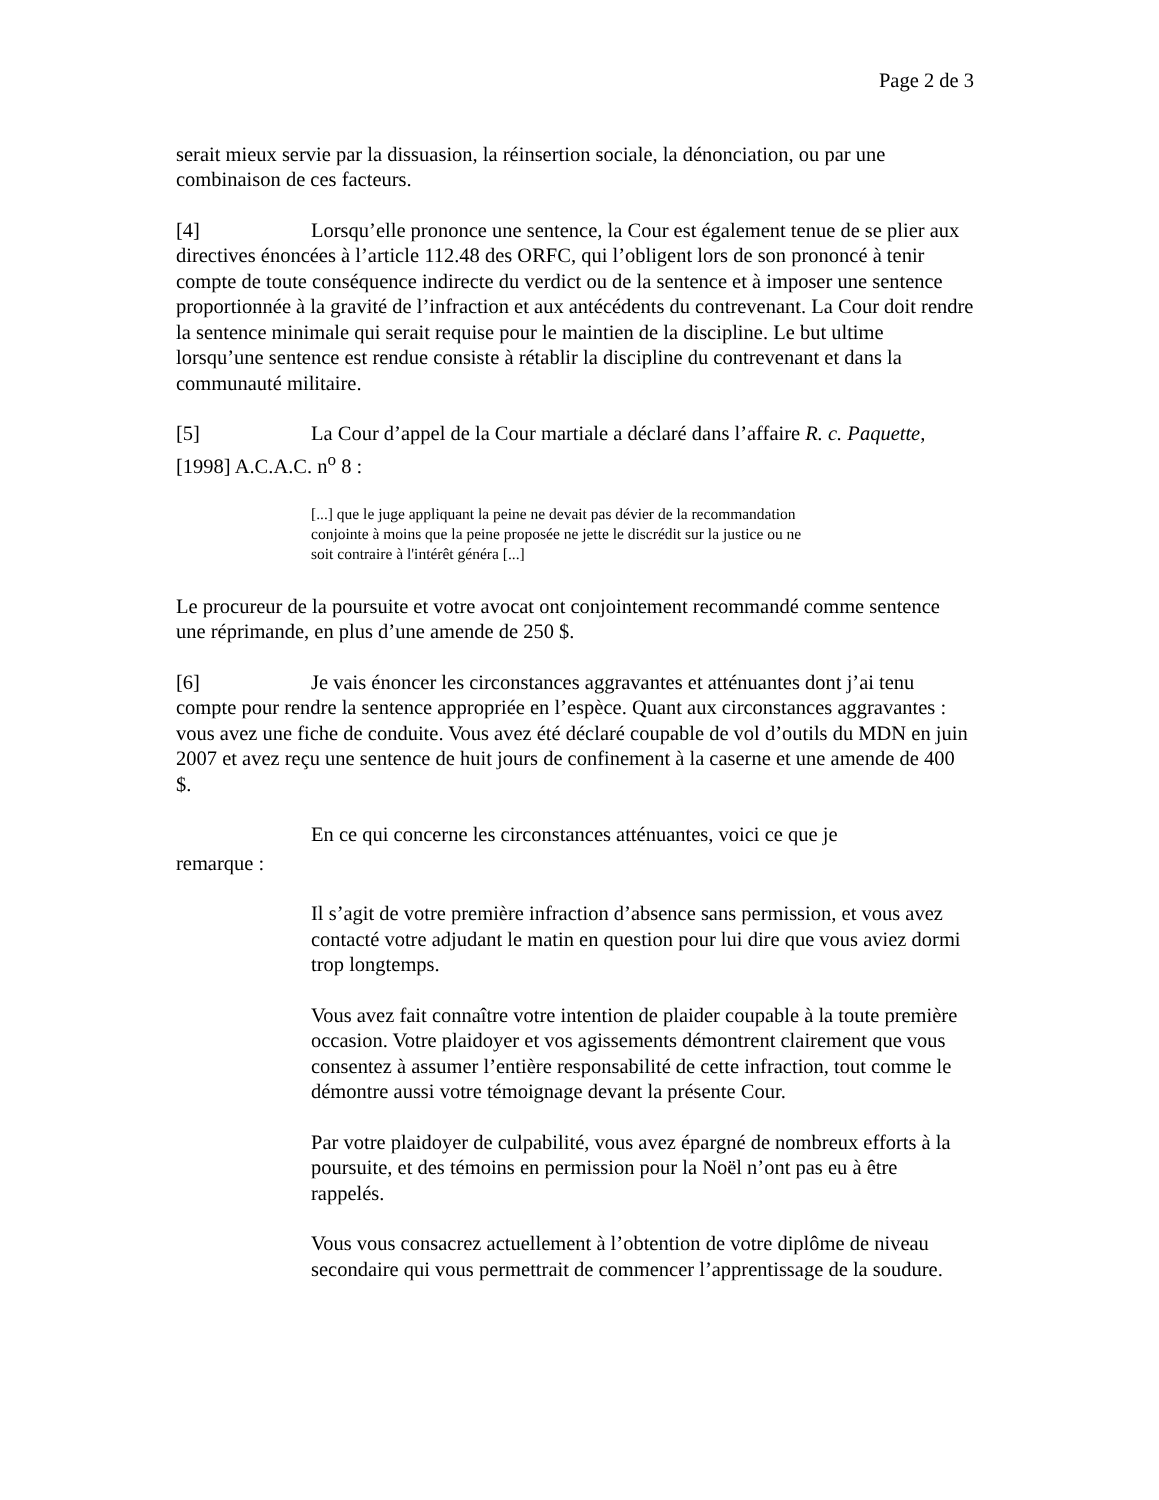Page 2 de 3
serait mieux servie par la dissuasion, la réinsertion sociale, la dénonciation, ou par une combinaison de ces facteurs.
[4] Lorsqu’elle prononce une sentence, la Cour est également tenue de se plier aux directives énoncées à l’article 112.48 des ORFC, qui l’obligent lors de son prononcé à tenir compte de toute conséquence indirecte du verdict ou de la sentence et à imposer une sentence proportionnée à la gravité de l’infraction et aux antécédents du contrevenant. La Cour doit rendre la sentence minimale qui serait requise pour le maintien de la discipline. Le but ultime lorsqu’une sentence est rendue consiste à rétablir la discipline du contrevenant et dans la communauté militaire.
[5] La Cour d’appel de la Cour martiale a déclaré dans l’affaire R. c. Paquette, [1998] A.C.A.C. n<sup>o</sup> 8 :
[...] que le juge appliquant la peine ne devait pas dévier de la recommandation conjointe à moins que la peine proposée ne jette le discrédit sur la justice ou ne soit contraire à l'intérêt généra [...]
Le procureur de la poursuite et votre avocat ont conjointement recommandé comme sentence une réprimande, en plus d’une amende de 250 $.
[6] Je vais énoncer les circonstances aggravantes et atténuantes dont j’ai tenu compte pour rendre la sentence appropriée en l’espèce. Quant aux circonstances aggravantes : vous avez une fiche de conduite. Vous avez été déclaré coupable de vol d’outils du MDN en juin 2007 et avez reçu une sentence de huit jours de confinement à la caserne et une amende de 400 $.
En ce qui concerne les circonstances atténuantes, voici ce que je
remarque :
Il s’agit de votre première infraction d’absence sans permission, et vous avez contacté votre adjudant le matin en question pour lui dire que vous aviez dormi trop longtemps.
Vous avez fait connaître votre intention de plaider coupable à la toute première occasion. Votre plaidoyer et vos agissements démontrent clairement que vous consentez à assumer l’entière responsabilité de cette infraction, tout comme le démontre aussi votre témoignage devant la présente Cour.
Par votre plaidoyer de culpabilité, vous avez épargné de nombreux efforts à la poursuite, et des témoins en permission pour la Noël n’ont pas eu à être rappelés.
Vous vous consacrez actuellement à l’obtention de votre diplôme de niveau secondaire qui vous permettrait de commencer l’apprentissage de la soudure.